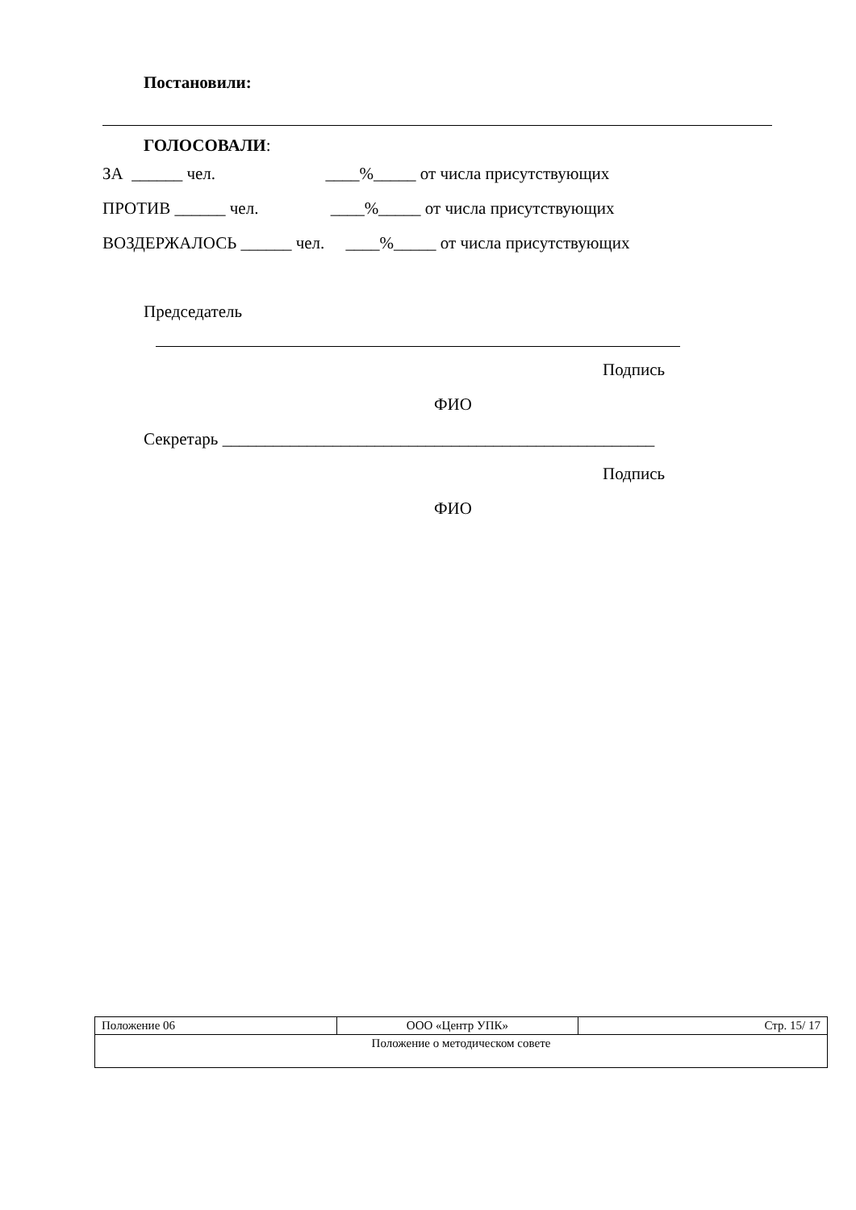Постановили:
ГОЛОСОВАЛИ:
ЗА ______ чел. ____%_____ от числа присутствующих
ПРОТИВ ______ чел. ____%_____ от числа присутствующих
ВОЗДЕРЖАЛОСЬ ______ чел. ____%_____ от числа присутствующих
Председатель
Подпись
ФИО
Секретарь ___________________________________________________
Подпись
ФИО
| Положение 06 | ООО «Центр УПК» | Стр. 15/ 17 |
| Положение о методическом совете | | |